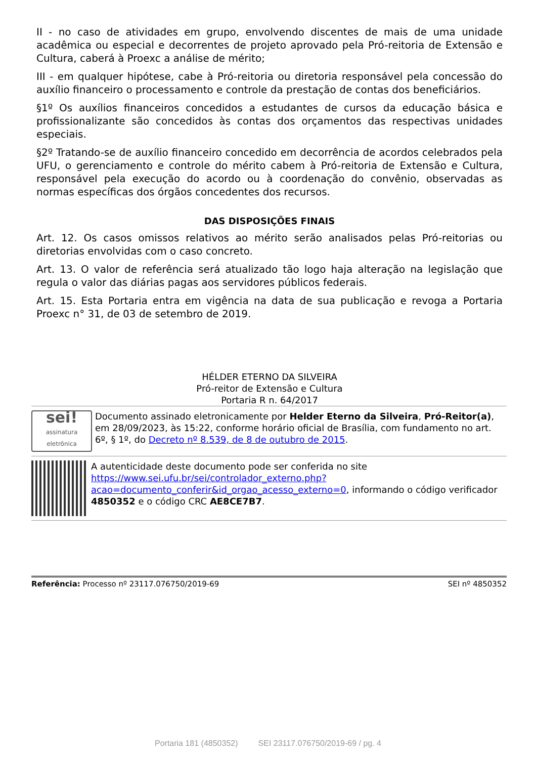II - no caso de atividades em grupo, envolvendo discentes de mais de uma unidade acadêmica ou especial e decorrentes de projeto aprovado pela Pró-reitoria de Extensão e Cultura, caberá à Proexc a análise de mérito;
III - em qualquer hipótese, cabe à Pró-reitoria ou diretoria responsável pela concessão do auxílio financeiro o processamento e controle da prestação de contas dos beneficiários.
§1º Os auxílios financeiros concedidos a estudantes de cursos da educação básica e profissionalizante são concedidos às contas dos orçamentos das respectivas unidades especiais.
§2º Tratando-se de auxílio financeiro concedido em decorrência de acordos celebrados pela UFU, o gerenciamento e controle do mérito cabem à Pró-reitoria de Extensão e Cultura, responsável pela execução do acordo ou à coordenação do convênio, observadas as normas específicas dos órgãos concedentes dos recursos.
DAS DISPOSIÇÕES FINAIS
Art. 12. Os casos omissos relativos ao mérito serão analisados pelas Pró-reitorias ou diretorias envolvidas com o caso concreto.
Art. 13. O valor de referência será atualizado tão logo haja alteração na legislação que regula o valor das diárias pagas aos servidores públicos federais.
Art. 15. Esta Portaria entra em vigência na data de sua publicação e revoga a Portaria Proexc n° 31, de 03 de setembro de 2019.
HÉLDER ETERNO DA SILVEIRA
Pró-reitor de Extensão e Cultura
Portaria R n. 64/2017
sei!
assinatura eletrônica
Documento assinado eletronicamente por Helder Eterno da Silveira, Pró-Reitor(a), em 28/09/2023, às 15:22, conforme horário oficial de Brasília, com fundamento no art. 6º, § 1º, do Decreto nº 8.539, de 8 de outubro de 2015.
A autenticidade deste documento pode ser conferida no site https://www.sei.ufu.br/sei/controlador_externo.php?acao=documento_conferir&id_orgao_acesso_externo=0, informando o código verificador 4850352 e o código CRC AE8CE7B7.
Referência: Processo nº 23117.076750/2019-69 SEI nº 4850352
Portaria 181 (4850352) SEI 23117.076750/2019-69 / pg. 4